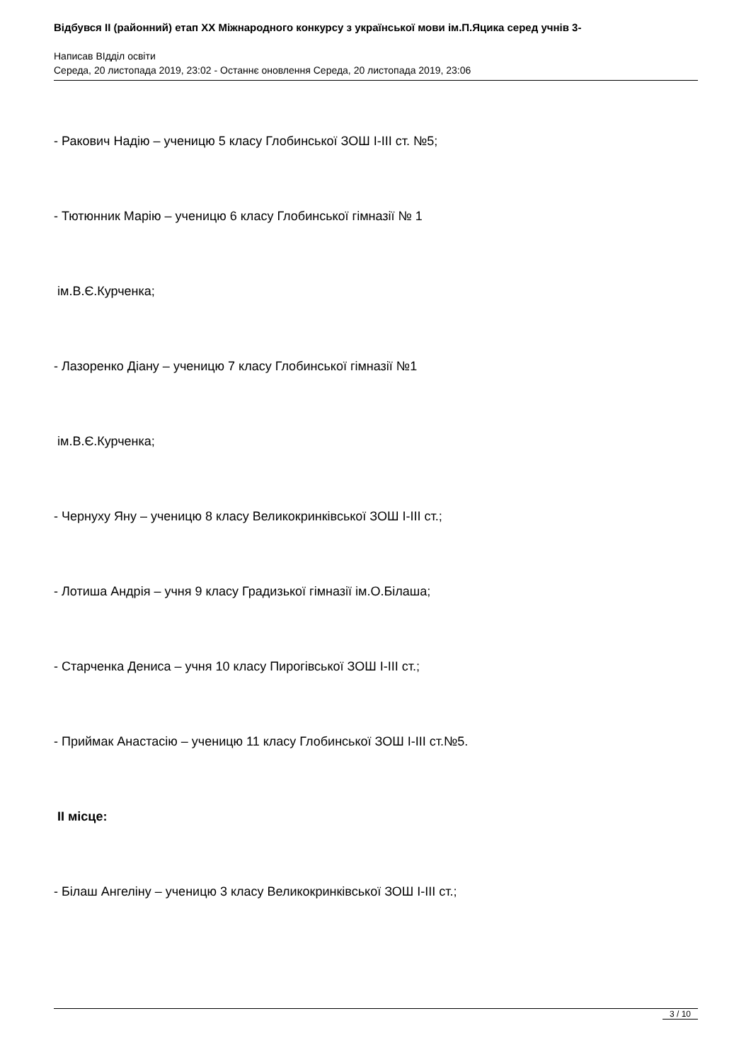Відбувся II (районний) етап XX Міжнародного конкурсу з української мови ім.П.Яцика серед учнів 3-
Написав ВІдділ освіти
Середа, 20 листопада 2019, 23:02 - Останнє оновлення Середа, 20 листопада 2019, 23:06
- Ракович Надію – ученицю 5 класу Глобинської ЗОШ І-ІІІ ст. №5;
- Тютюнник Марію – ученицю 6 класу Глобинської гімназії № 1
ім.В.Є.Курченка;
- Лазоренко Діану – ученицю 7 класу Глобинської гімназії №1
ім.В.Є.Курченка;
- Чернуху Яну – ученицю 8 класу Великокринківської ЗОШ І-ІІІ ст.;
- Лотиша Андрія – учня 9 класу Градизької гімназії ім.О.Білаша;
- Старченка Дениса – учня 10 класу Пирогівської ЗОШ І-ІІІ ст.;
- Приймак Анастасію – ученицю 11 класу Глобинської ЗОШ І-ІІІ ст.№5.
ІІ місце:
- Білаш Ангеліну – ученицю 3 класу Великокринківської ЗОШ І-ІІІ ст.;
3 / 10